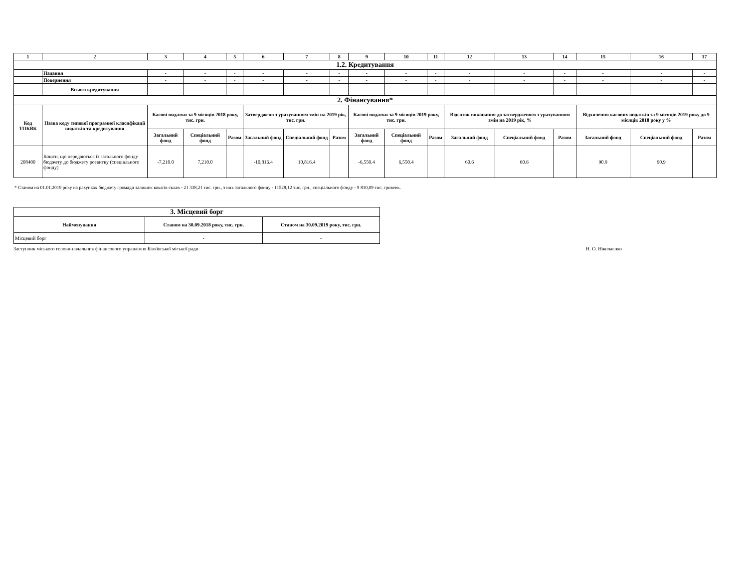| 1 | 2 | 3 | 4 | 5 | 6 | 7 | 8 | 9 | 10 | 11 | 12 | 13 | 14 | 15 | 16 | 17 |
| --- | --- | --- | --- | --- | --- | --- | --- | --- | --- | --- | --- | --- | --- | --- | --- | --- |
| 1.2. Кредитування | | | | | | | | | | | | | | | | |
| | Надання | - | - | - | - | - | - | - | - | - | - | - | - | - | - | - |
| | Повернення | - | - | - | - | - | - | - | - | - | - | - | - | - | - | - |
| | Всього кредитування | - | - | - | - | - | - | - | - | - | - | - | - | - | - | - |
| 2. Фінансування* | | | | | | | | | | | | | | | | |
| Код ТПКВК | Назва коду типової програмної класифікації видатків та кредитування | Касові видатки за 9 місяців 2018 року, тис. грн. | | | Затверджено з урахуванням змін на 2019 рік, тис. грн. | | | Касові видатки за 9 місяців 2019 року, тис. грн. | | | Відсоток виконання до затвердженого з урахуванням змін на 2019 рік, % | | | Відхилення касових видатків за 9 місяців 2019 року до 9 місяців 2018 року у % | | |
| | | Загальний фонд | Спеціальний фонд | Разом | Загальний фонд | Спеціальний фонд | Разом | Загальний фонд | Спеціальний фонд | Разом | Загальний фонд | Спеціальний фонд | Разом | Загальний фонд | Спеціальний фонд | Разом |
| 208400 | Кошти, що передаються із загального фонду бюджету до бюджету розвитку (спеціального фонду) | -7,210.0 | 7,210.0 | | -10,816.4 | 10,816.4 | | -6,550.4 | 6,550.4 | | 60.6 | 60.6 | | 90.9 | 90.9 | |
* Станом на 01.01.2019 року на рахунках бюджету громади залишок коштів склав - 21 338,21 тис. грн., з них загального фонду - 11528,12 тис. грн., спеціального фонду - 9 810,09 тис. гривень.
| 3. Місцевий борг | | |
| Найменування | Станом на 30.09.2018 року, тис. грн. | Станом на 30.09.2019 року, тис. грн. |
| Місцевий борг | - | - |
Заступник міського голови-начальник фінансового управління Біляївської міської ради Н. О. Ніколаєнко